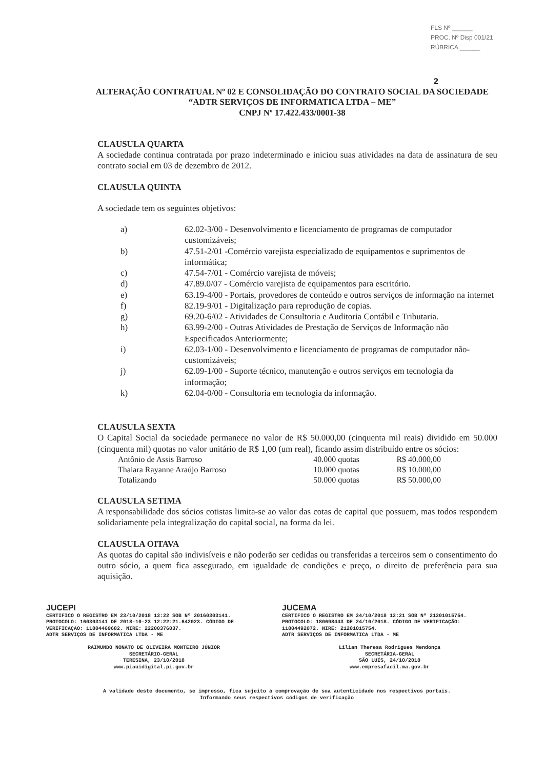FLS Nº ______
PROC. Nº Disp 001/21
RÚBRICA ______
2
ALTERAÇÃO CONTRATUAL Nº 02 E CONSOLIDAÇÃO DO CONTRATO SOCIAL DA SOCIEDADE “ADTR SERVIÇOS DE INFORMATICA LTDA – ME”
CNPJ Nº 17.422.433/0001-38
CLAUSULA QUARTA
A sociedade continua contratada por prazo indeterminado e iniciou suas atividades na data de assinatura de seu contrato social em 03 de dezembro de 2012.
CLAUSULA QUINTA
A sociedade tem os seguintes objetivos:
a) 62.02-3/00 - Desenvolvimento e licenciamento de programas de computador customizáveis;
b) 47.51-2/01 -Comércio varejista especializado de equipamentos e suprimentos de informática;
c) 47.54-7/01 - Comércio varejista de móveis;
d) 47.89.0/07 - Comércio varejista de equipamentos para escritório.
e) 63.19-4/00 - Portais, provedores de conteúdo e outros serviços de informação na internet
f) 82.19-9/01 - Digitalização para reprodução de copias.
g) 69.20-6/02 - Atividades de Consultoria e Auditoria Contábil e Tributaria.
h) 63.99-2/00 - Outras Atividades de Prestação de Serviços de Informação não Especificados Anteriormente;
i) 62.03-1/00 - Desenvolvimento e licenciamento de programas de computador não-customizáveis;
j) 62.09-1/00 - Suporte técnico, manutenção e outros serviços em tecnologia da informação;
k) 62.04-0/00 - Consultoria em tecnologia da informação.
CLAUSULA SEXTA
O Capital Social da sociedade permanece no valor de R$ 50.000,00 (cinquenta mil reais) dividido em 50.000 (cinquenta mil) quotas no valor unitário de R$ 1,00 (um real), ficando assim distribuído entre os sócios:
| Antônio de Assis Barroso | 40.000 quotas | R$ 40.000,00 |
| Thaiara Rayanne Araújo Barroso | 10.000 quotas | R$ 10.000,00 |
| Totalizando | 50.000 quotas | R$ 50.000,00 |
CLAUSULA SETIMA
A responsabilidade dos sócios cotistas limita-se ao valor das cotas de capital que possuem, mas todos respondem solidariamente pela integralização do capital social, na forma da lei.
CLAUSULA OITAVA
As quotas do capital são indivisíveis e não poderão ser cedidas ou transferidas a terceiros sem o consentimento do outro sócio, a quem fica assegurado, em igualdade de condições e preço, o direito de preferência para sua aquisição.
JUCEPI
CERTIFICO O REGISTRO EM 23/10/2018 13:22 SOB Nº 20160303141.
PROTOCOLO: 160303141 DE 2018-10-23 12:22:21.642023. CÓDIGO DE VERIFICAÇÃO: 11804469682. NIRE: 22200376037.
ADTR SERVIÇOS DE INFORMATICA LTDA - ME
RAIMUNDO NONATO DE OLIVEIRA MONTEIRO JÚNIOR
SECRETÁRIO-GERAL
TERESINA, 23/10/2018
www.piauidigital.pi.gov.br
JUCEMA
CERTIFICO O REGISTRO EM 24/10/2018 12:21 SOB Nº 21201015754.
PROTOCOLO: 180698443 DE 24/10/2018. CÓDIGO DE VERIFICAÇÃO: 11804492072. NIRE: 21201015754.
ADTR SERVIÇOS DE INFORMATICA LTDA - ME
Lílian Theresa Rodrigues Mendonça
SECRETÁRIA-GERAL
SÃO LUÍS, 24/10/2018
www.empresafacil.ma.gov.br
A validade deste documento, se impresso, fica sujeito à comprovação de sua autenticidade nos respectivos portais.
Informando seus respectivos códigos de verificação